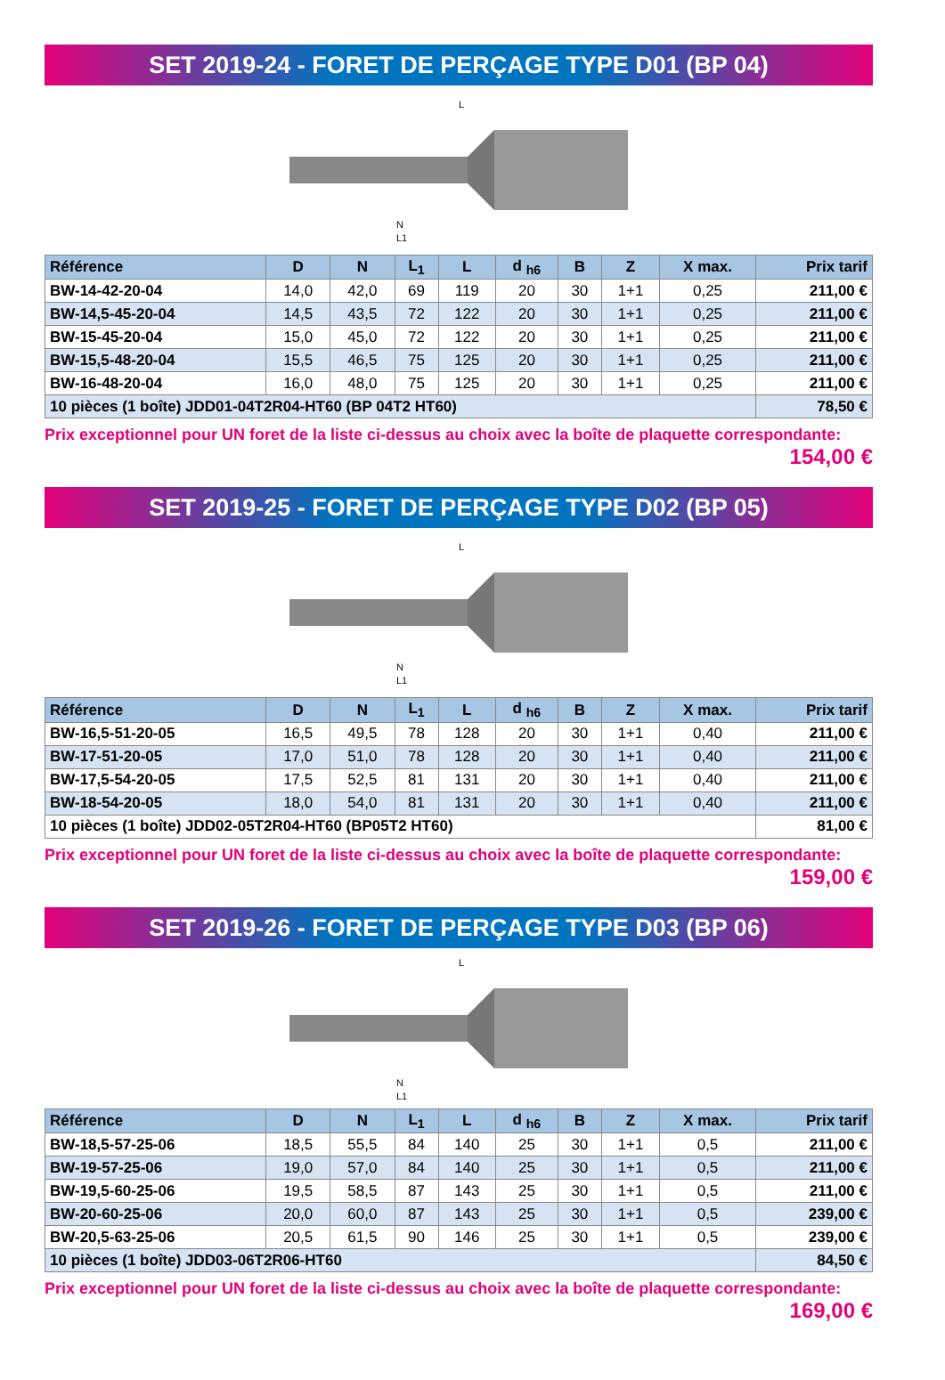SET 2019-24 - FORET DE PERÇAGE TYPE D01 (BP 04)
L
N
L1
| Référence | D | N | L<sub>1</sub> | L | d <sub>h6</sub> | B | Z | X max. | Prix tarif |
| --- | --- | --- | --- | --- | --- | --- | --- | --- | --- |
| BW-14-42-20-04 | 14,0 | 42,0 | 69 | 119 | 20 | 30 | 1+1 | 0,25 | 211,00 € |
| BW-14,5-45-20-04 | 14,5 | 43,5 | 72 | 122 | 20 | 30 | 1+1 | 0,25 | 211,00 € |
| BW-15-45-20-04 | 15,0 | 45,0 | 72 | 122 | 20 | 30 | 1+1 | 0,25 | 211,00 € |
| BW-15,5-48-20-04 | 15,5 | 46,5 | 75 | 125 | 20 | 30 | 1+1 | 0,25 | 211,00 € |
| BW-16-48-20-04 | 16,0 | 48,0 | 75 | 125 | 20 | 30 | 1+1 | 0,25 | 211,00 € |
| 10 pièces (1 boîte) JDD01-04T2R04-HT60 (BP 04T2 HT60) | | | | | | | | | 78,50 € |
Prix exceptionnel pour UN foret de la liste ci-dessus au choix avec la boîte de plaquette correspondante:
154,00 €
SET 2019-25 - FORET DE PERÇAGE TYPE D02 (BP 05)
L
N
L1
| Référence | D | N | L<sub>1</sub> | L | d <sub>h6</sub> | B | Z | X max. | Prix tarif |
| --- | --- | --- | --- | --- | --- | --- | --- | --- | --- |
| BW-16,5-51-20-05 | 16,5 | 49,5 | 78 | 128 | 20 | 30 | 1+1 | 0,40 | 211,00 € |
| BW-17-51-20-05 | 17,0 | 51,0 | 78 | 128 | 20 | 30 | 1+1 | 0,40 | 211,00 € |
| BW-17,5-54-20-05 | 17,5 | 52,5 | 81 | 131 | 20 | 30 | 1+1 | 0,40 | 211,00 € |
| BW-18-54-20-05 | 18,0 | 54,0 | 81 | 131 | 20 | 30 | 1+1 | 0,40 | 211,00 € |
| 10 pièces (1 boîte) JDD02-05T2R04-HT60 (BP05T2 HT60) | | | | | | | | | 81,00 € |
Prix exceptionnel pour UN foret de la liste ci-dessus au choix avec la boîte de plaquette correspondante:
159,00 €
SET 2019-26 - FORET DE PERÇAGE TYPE D03 (BP 06)
L
N
L1
| Référence | D | N | L<sub>1</sub> | L | d <sub>h6</sub> | B | Z | X max. | Prix tarif |
| --- | --- | --- | --- | --- | --- | --- | --- | --- | --- |
| BW-18,5-57-25-06 | 18,5 | 55,5 | 84 | 140 | 25 | 30 | 1+1 | 0,5 | 211,00 € |
| BW-19-57-25-06 | 19,0 | 57,0 | 84 | 140 | 25 | 30 | 1+1 | 0,5 | 211,00 € |
| BW-19,5-60-25-06 | 19,5 | 58,5 | 87 | 143 | 25 | 30 | 1+1 | 0,5 | 211,00 € |
| BW-20-60-25-06 | 20,0 | 60,0 | 87 | 143 | 25 | 30 | 1+1 | 0,5 | 239,00 € |
| BW-20,5-63-25-06 | 20,5 | 61,5 | 90 | 146 | 25 | 30 | 1+1 | 0,5 | 239,00 € |
| 10 pièces (1 boîte) JDD03-06T2R06-HT60 | | | | | | | | | 84,50 € |
Prix exceptionnel pour UN foret de la liste ci-dessus au choix avec la boîte de plaquette correspondante:
169,00 €